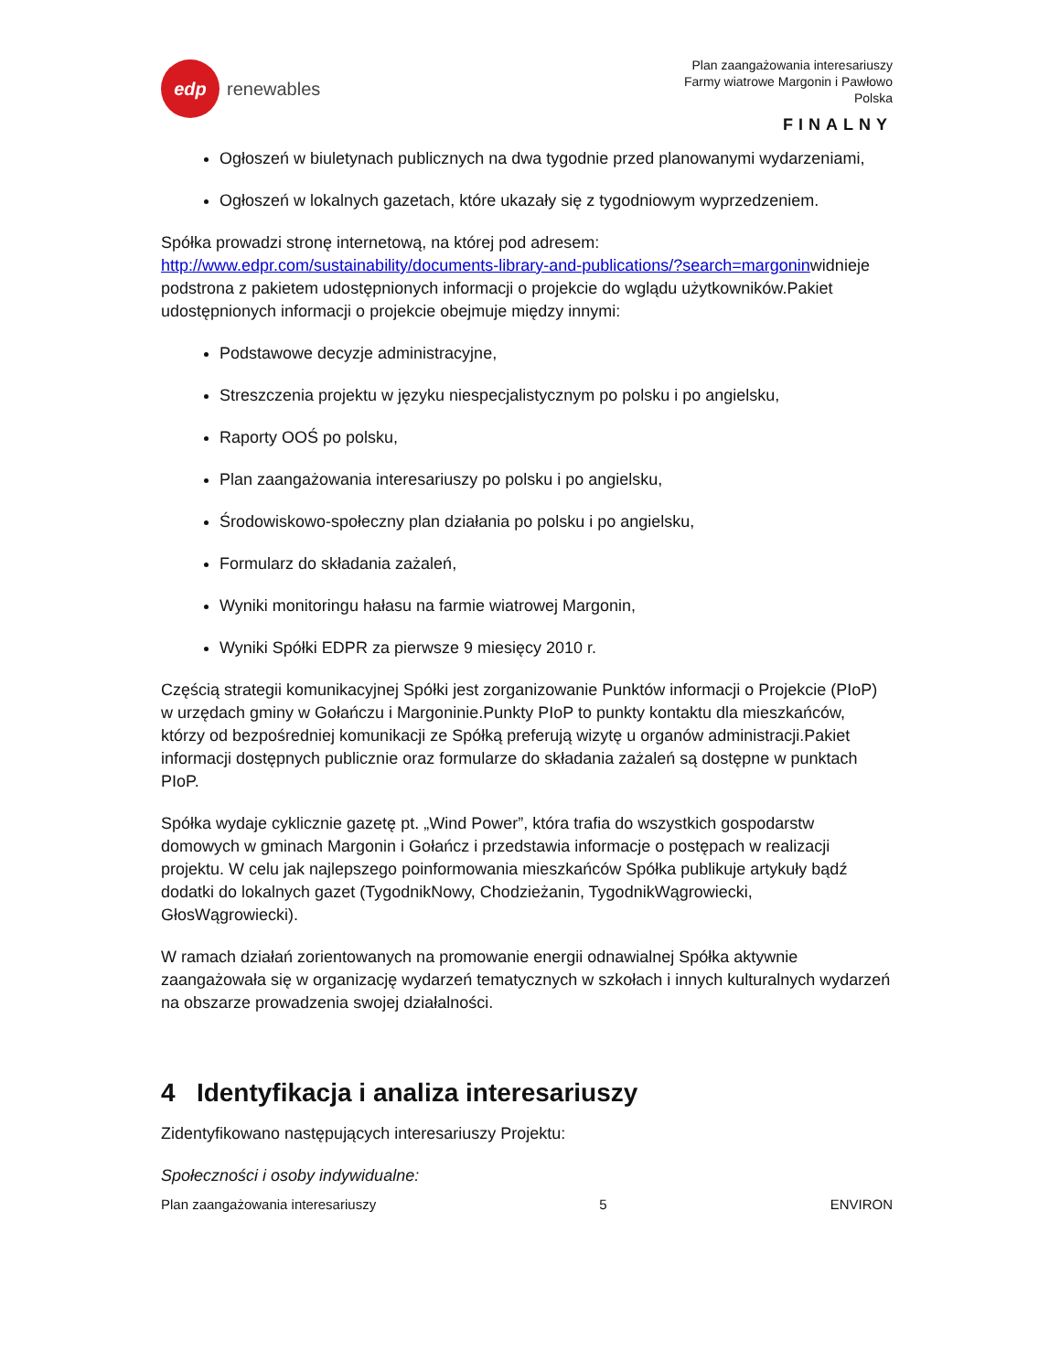edp
renewables
Plan zaangażowania interesariuszy
Farmy wiatrowe Margonin i Pawłowo
Polska
FINALNY
Ogłoszeń w biuletynach publicznych na dwa tygodnie przed planowanymi wydarzeniami,
Ogłoszeń w lokalnych gazetach, które ukazały się z tygodniowym wyprzedzeniem.
Spółka prowadzi stronę internetową, na której pod adresem: http://www.edpr.com/sustainability/documents-library-and-publications/?search=margoninwidnieje podstrona z pakietem udostępnionych informacji o projekcie do wglądu użytkowników.Pakiet udostępnionych informacji o projekcie obejmuje między innymi:
Podstawowe decyzje administracyjne,
Streszczenia projektu w języku niespecjalistycznym po polsku i po angielsku,
Raporty OOŚ po polsku,
Plan zaangażowania interesariuszy po polsku i po angielsku,
Środowiskowo-społeczny plan działania po polsku i po angielsku,
Formularz do składania zażaleń,
Wyniki monitoringu hałasu na farmie wiatrowej Margonin,
Wyniki Spółki EDPR za pierwsze 9 miesięcy 2010 r.
Częścią strategii komunikacyjnej Spółki jest zorganizowanie Punktów informacji o Projekcie (PIoP) w urzędach gminy w Gołańczu i Margoninie.Punkty PIoP to punkty kontaktu dla mieszkańców, którzy od bezpośredniej komunikacji ze Spółką preferują wizytę u organów administracji.Pakiet informacji dostępnych publicznie oraz formularze do składania zażaleń są dostępne w punktach PIoP.
Spółka wydaje cyklicznie gazetę pt. „Wind Power”, która trafia do wszystkich gospodarstw domowych w gminach Margonin i Gołańcz i przedstawia informacje o postępach w realizacji projektu. W celu jak najlepszego poinformowania mieszkańców Spółka publikuje artykuły bądź dodatki do lokalnych gazet (TygodnikNowy, Chodzieżanin, TygodnikWągrowiecki, GłosWągrowiecki).
W ramach działań zorientowanych na promowanie energii odnawialnej Spółka aktywnie zaangażowała się w organizację wydarzeń tematycznych w szkołach i innych kulturalnych wydarzeń na obszarze prowadzenia swojej działalności.
4 Identyfikacja i analiza interesariuszy
Zidentyfikowano następujących interesariuszy Projektu:
Społeczności i osoby indywidualne:
Plan zaangażowania interesariuszy 5 ENVIRON